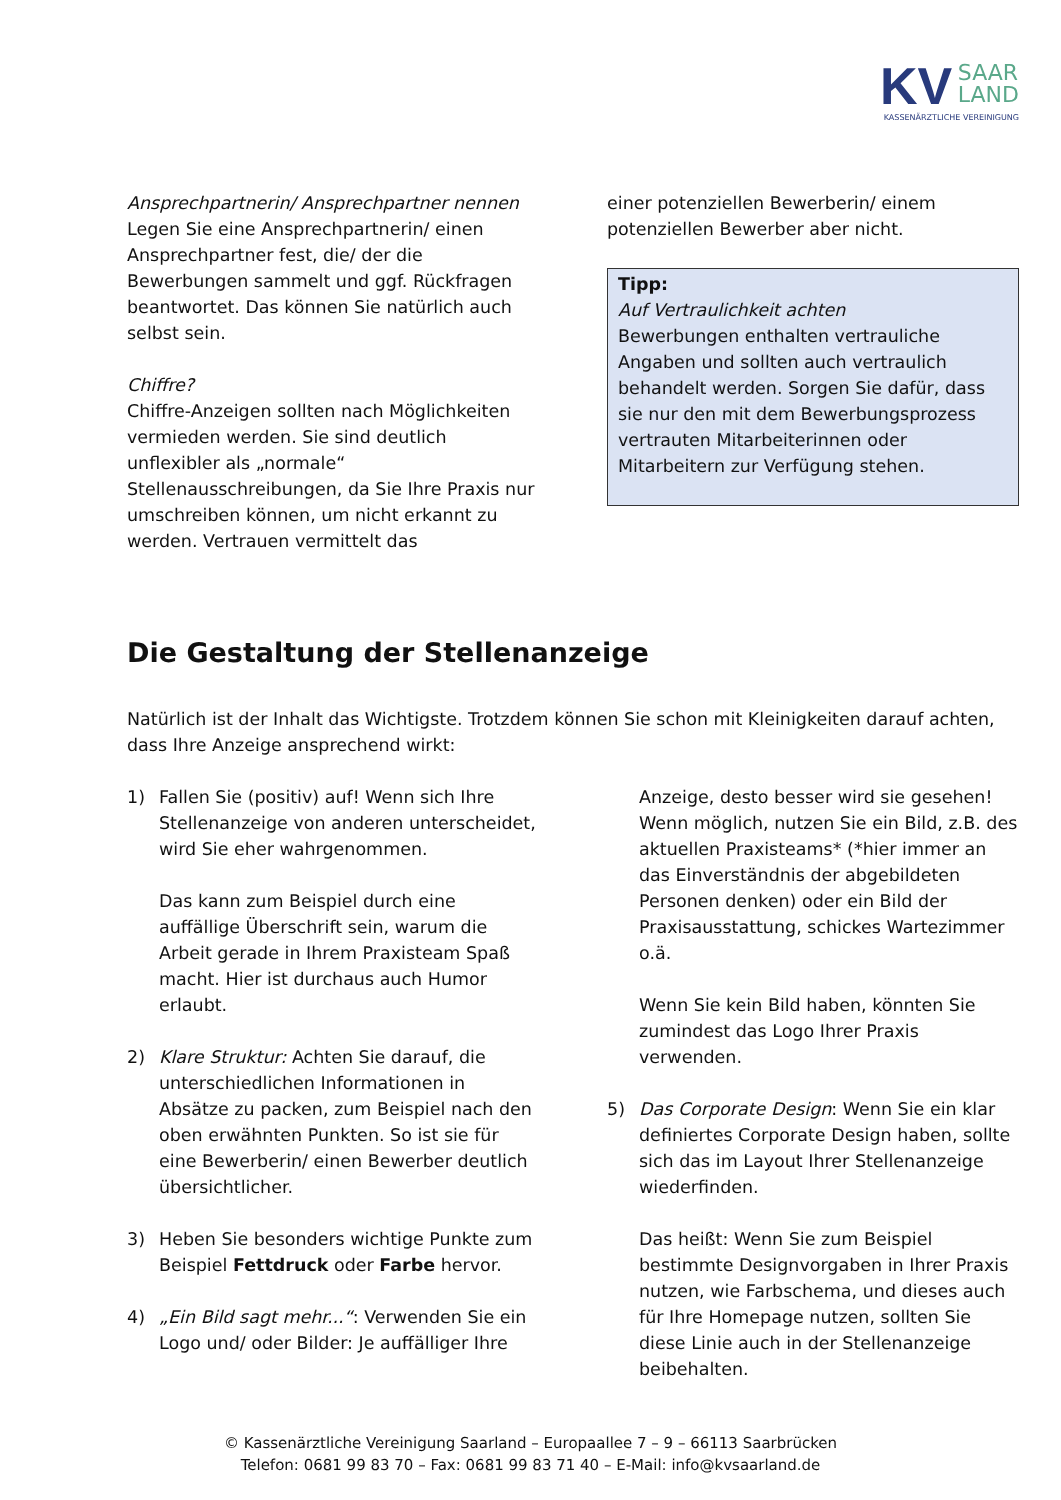KV SAAR
LAND
KASSENÄRZTLICHE VEREINIGUNG
Ansprechpartnerin/ Ansprechpartner nennen
Legen Sie eine Ansprechpartnerin/ einen Ansprechpartner fest, die/ der die Bewerbungen sammelt und ggf. Rückfragen beantwortet. Das können Sie natürlich auch selbst sein.
Chiffre?
Chiffre-Anzeigen sollten nach Möglichkeiten vermieden werden. Sie sind deutlich unflexibler als „normale“ Stellenausschreibungen, da Sie Ihre Praxis nur umschreiben können, um nicht erkannt zu werden. Vertrauen vermittelt das
einer potenziellen Bewerberin/ einem potenziellen Bewerber aber nicht.
Tipp:
Auf Vertraulichkeit achten
Bewerbungen enthalten vertrauliche Angaben und sollten auch vertraulich behandelt werden. Sorgen Sie dafür, dass sie nur den mit dem Bewerbungsprozess vertrauten Mitarbeiterinnen oder Mitarbeitern zur Verfügung stehen.
Die Gestaltung der Stellenanzeige
Natürlich ist der Inhalt das Wichtigste. Trotzdem können Sie schon mit Kleinigkeiten darauf achten, dass Ihre Anzeige ansprechend wirkt:
1) Fallen Sie (positiv) auf! Wenn sich Ihre Stellenanzeige von anderen unterscheidet, wird Sie eher wahrgenommen.
Das kann zum Beispiel durch eine auffällige Überschrift sein, warum die Arbeit gerade in Ihrem Praxisteam Spaß macht. Hier ist durchaus auch Humor erlaubt.
2) Klare Struktur: Achten Sie darauf, die unterschiedlichen Informationen in Absätze zu packen, zum Beispiel nach den oben erwähnten Punkten. So ist sie für eine Bewerberin/ einen Bewerber deutlich übersichtlicher.
3) Heben Sie besonders wichtige Punkte zum Beispiel Fettdruck oder Farbe hervor.
4) „Ein Bild sagt mehr...“: Verwenden Sie ein Logo und/ oder Bilder: Je auffälliger Ihre
Anzeige, desto besser wird sie gesehen! Wenn möglich, nutzen Sie ein Bild, z.B. des aktuellen Praxisteams* (*hier immer an das Einverständnis der abgebildeten Personen denken) oder ein Bild der Praxisausstattung, schickes Wartezimmer o.ä.
Wenn Sie kein Bild haben, könnten Sie zumindest das Logo Ihrer Praxis verwenden.
5) Das Corporate Design: Wenn Sie ein klar definiertes Corporate Design haben, sollte sich das im Layout Ihrer Stellenanzeige wiederfinden.
Das heißt: Wenn Sie zum Beispiel bestimmte Designvorgaben in Ihrer Praxis nutzen, wie Farbschema, und dieses auch für Ihre Homepage nutzen, sollten Sie diese Linie auch in der Stellenanzeige beibehalten.
© Kassenärztliche Vereinigung Saarland – Europaallee 7 – 9 – 66113 Saarbrücken
Telefon: 0681 99 83 70 – Fax: 0681 99 83 71 40 – E-Mail: info@kvsaarland.de